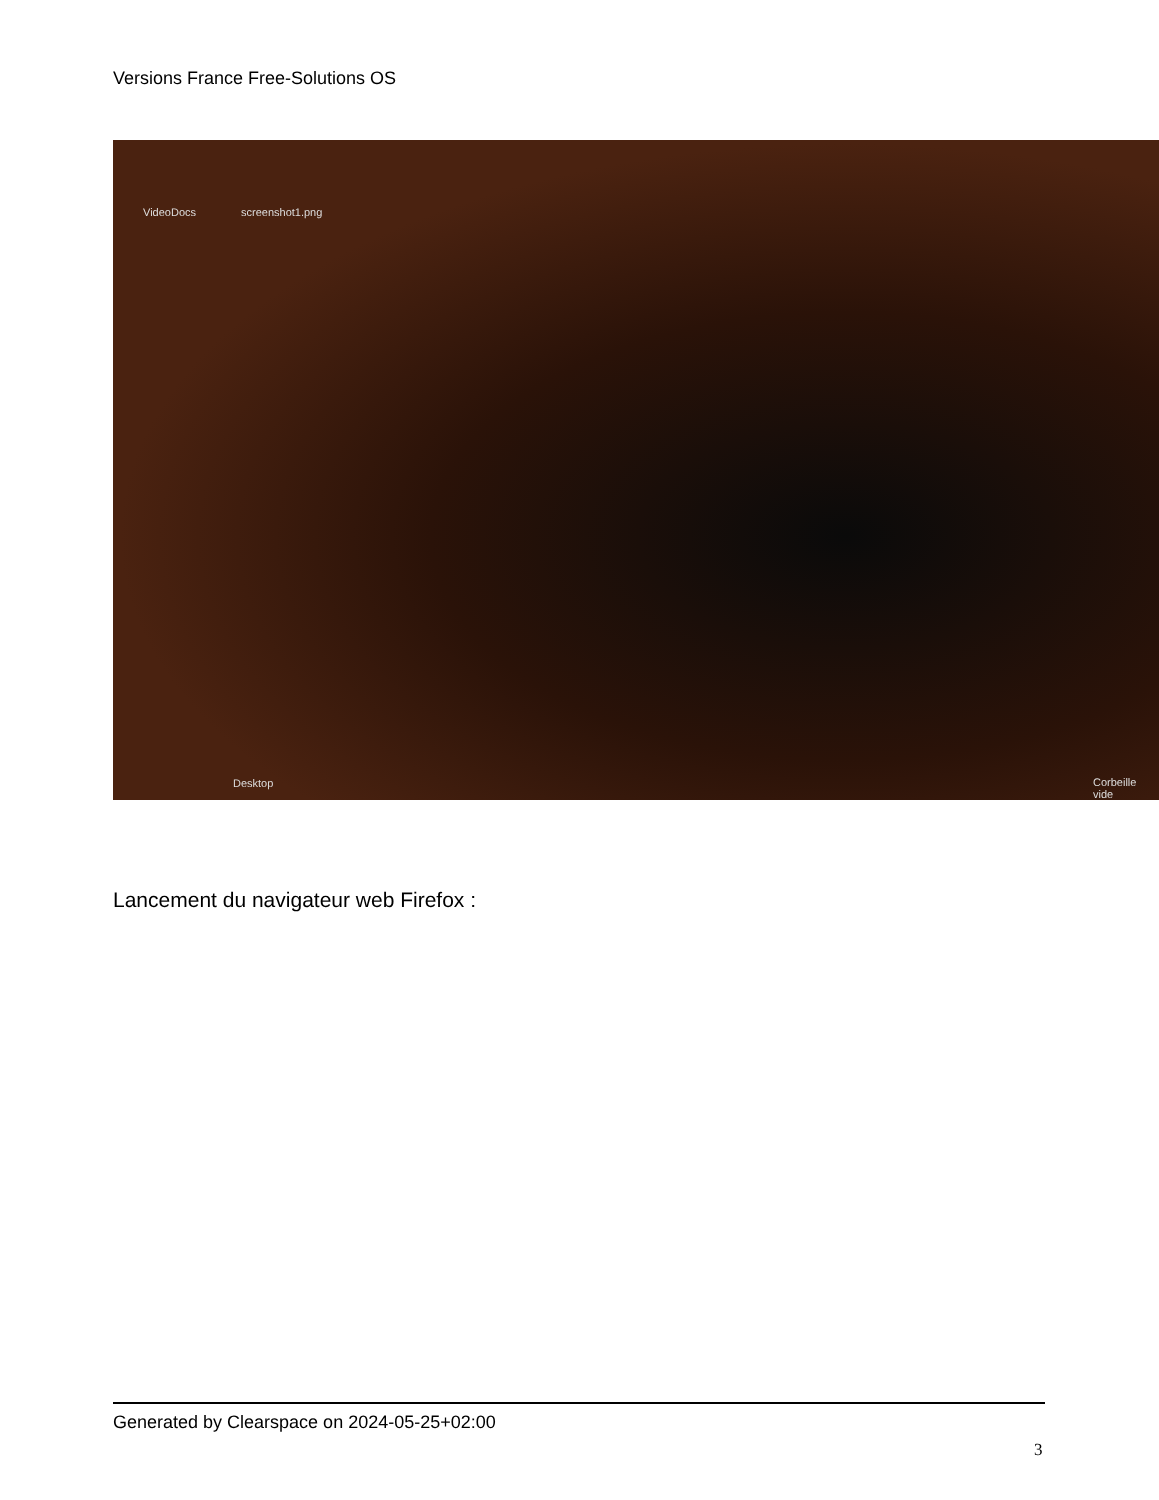Versions France Free-Solutions OS
VideoDocs screenshot1.png
Desktop Corbeille vide
Lancement du navigateur web Firefox :
Generated by Clearspace on 2024-05-25+02:00
3